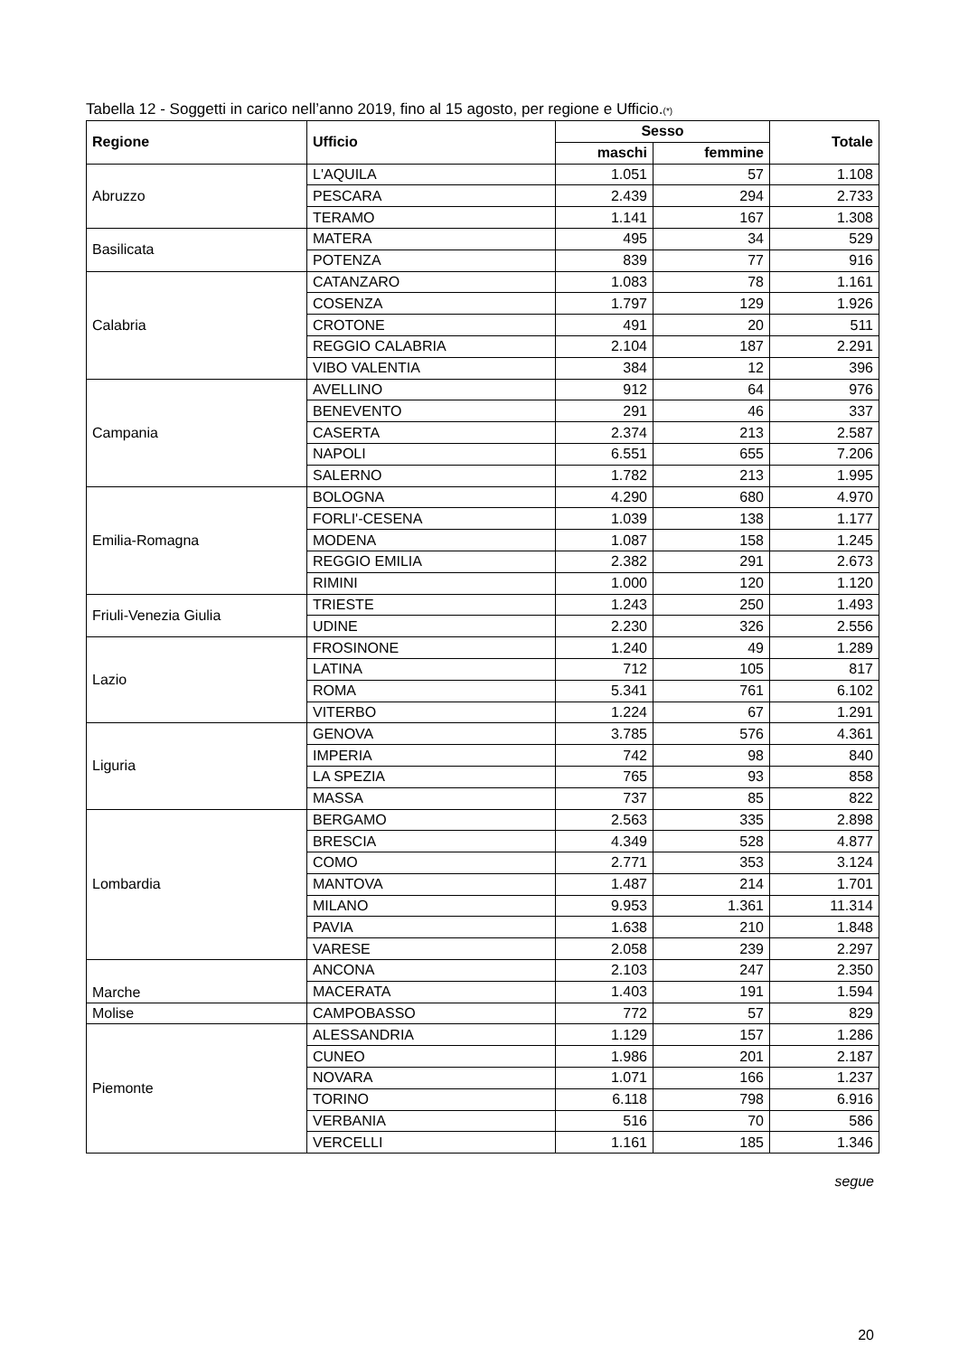Tabella 12 - Soggetti in carico nell’anno 2019, fino al 15 agosto, per regione e Ufficio.(*)
| Regione | Ufficio | Sesso | | Totale |
| --- | --- | --- | --- | --- |
| | | maschi | femmine | |
| Abruzzo | L'AQUILA | 1.051 | 57 | 1.108 |
| | PESCARA | 2.439 | 294 | 2.733 |
| | TERAMO | 1.141 | 167 | 1.308 |
| Basilicata | MATERA | 495 | 34 | 529 |
| | POTENZA | 839 | 77 | 916 |
| Calabria | CATANZARO | 1.083 | 78 | 1.161 |
| | COSENZA | 1.797 | 129 | 1.926 |
| | CROTONE | 491 | 20 | 511 |
| | REGGIO CALABRIA | 2.104 | 187 | 2.291 |
| | VIBO VALENTIA | 384 | 12 | 396 |
| Campania | AVELLINO | 912 | 64 | 976 |
| | BENEVENTO | 291 | 46 | 337 |
| | CASERTA | 2.374 | 213 | 2.587 |
| | NAPOLI | 6.551 | 655 | 7.206 |
| | SALERNO | 1.782 | 213 | 1.995 |
| Emilia-Romagna | BOLOGNA | 4.290 | 680 | 4.970 |
| | FORLI'-CESENA | 1.039 | 138 | 1.177 |
| | MODENA | 1.087 | 158 | 1.245 |
| | REGGIO EMILIA | 2.382 | 291 | 2.673 |
| | RIMINI | 1.000 | 120 | 1.120 |
| Friuli-Venezia Giulia | TRIESTE | 1.243 | 250 | 1.493 |
| | UDINE | 2.230 | 326 | 2.556 |
| Lazio | FROSINONE | 1.240 | 49 | 1.289 |
| | LATINA | 712 | 105 | 817 |
| | ROMA | 5.341 | 761 | 6.102 |
| | VITERBO | 1.224 | 67 | 1.291 |
| Liguria | GENOVA | 3.785 | 576 | 4.361 |
| | IMPERIA | 742 | 98 | 840 |
| | LA SPEZIA | 765 | 93 | 858 |
| | MASSA | 737 | 85 | 822 |
| Lombardia | BERGAMO | 2.563 | 335 | 2.898 |
| | BRESCIA | 4.349 | 528 | 4.877 |
| | COMO | 2.771 | 353 | 3.124 |
| | MANTOVA | 1.487 | 214 | 1.701 |
| | MILANO | 9.953 | 1.361 | 11.314 |
| | PAVIA | 1.638 | 210 | 1.848 |
| | VARESE | 2.058 | 239 | 2.297 |
| Marche | ANCONA | 2.103 | 247 | 2.350 |
| | MACERATA | 1.403 | 191 | 1.594 |
| Molise | CAMPOBASSO | 772 | 57 | 829 |
| Piemonte | ALESSANDRIA | 1.129 | 157 | 1.286 |
| | CUNEO | 1.986 | 201 | 2.187 |
| | NOVARA | 1.071 | 166 | 1.237 |
| | TORINO | 6.118 | 798 | 6.916 |
| | VERBANIA | 516 | 70 | 586 |
| | VERCELLI | 1.161 | 185 | 1.346 |
segue
20